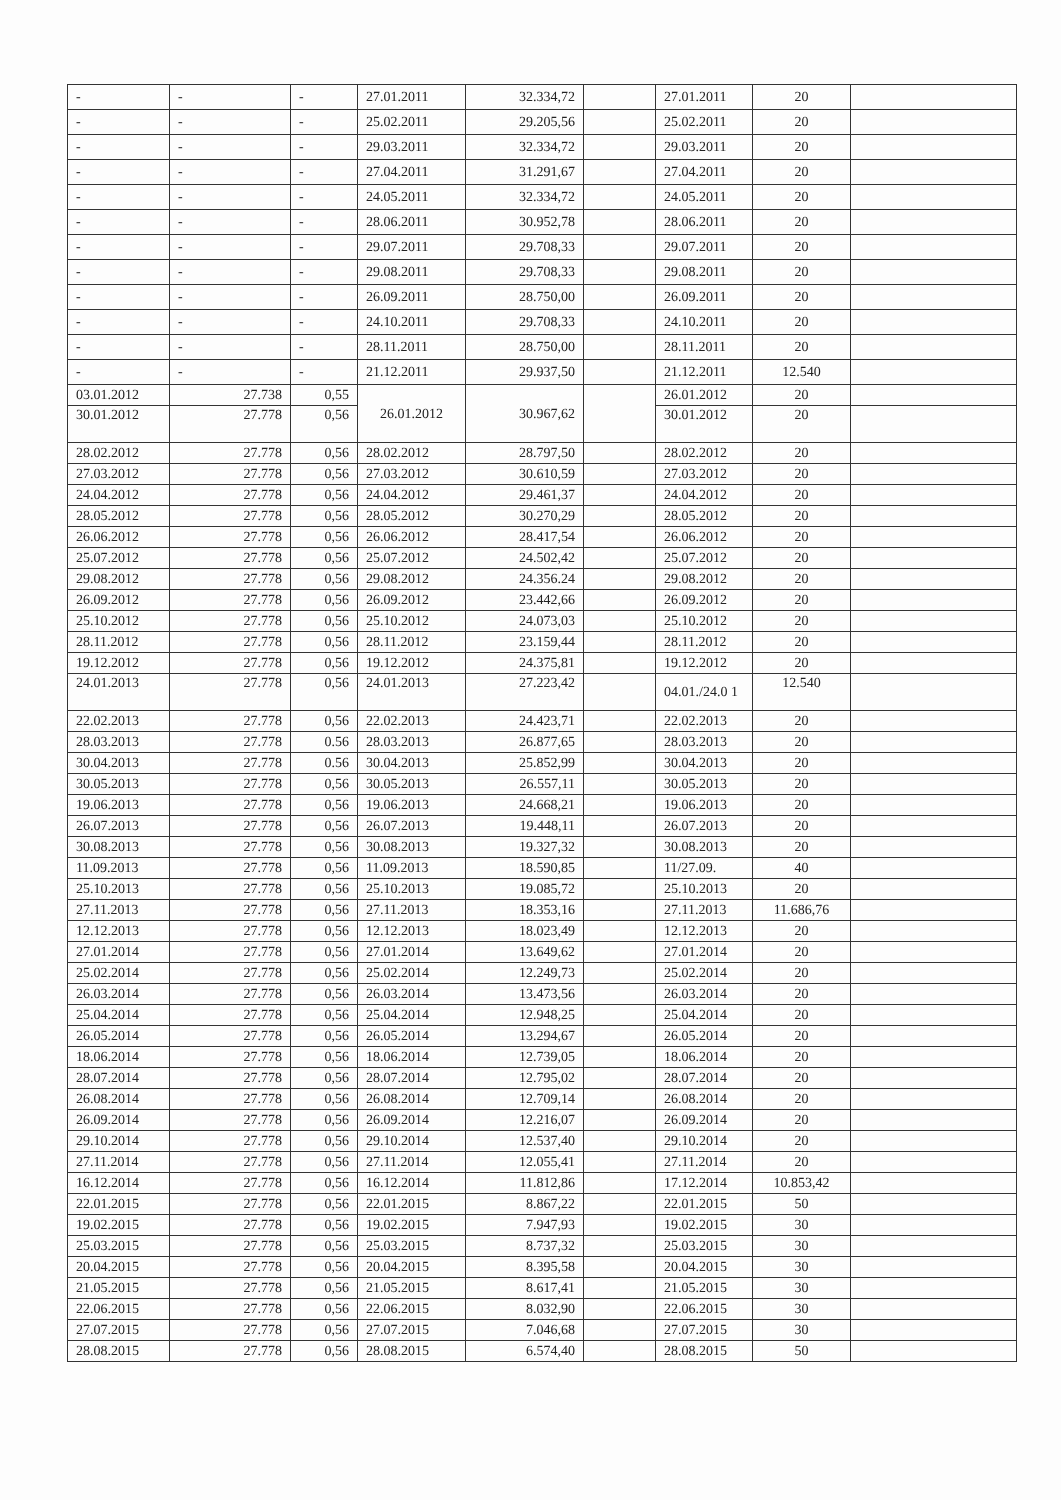| - | - | - | 27.01.2011 | 32.334,72 | | 27.01.2011 | 20 | |
| - | - | - | 25.02.2011 | 29.205,56 | | 25.02.2011 | 20 | |
| - | - | - | 29.03.2011 | 32.334,72 | | 29.03.2011 | 20 | |
| - | - | - | 27.04.2011 | 31.291,67 | | 27.04.2011 | 20 | |
| - | - | - | 24.05.2011 | 32.334,72 | | 24.05.2011 | 20 | |
| - | - | - | 28.06.2011 | 30.952,78 | | 28.06.2011 | 20 | |
| - | - | - | 29.07.2011 | 29.708,33 | | 29.07.2011 | 20 | |
| - | - | - | 29.08.2011 | 29.708,33 | | 29.08.2011 | 20 | |
| - | - | - | 26.09.2011 | 28.750,00 | | 26.09.2011 | 20 | |
| - | - | - | 24.10.2011 | 29.708,33 | | 24.10.2011 | 20 | |
| - | - | - | 28.11.2011 | 28.750,00 | | 28.11.2011 | 20 | |
| - | - | - | 21.12.2011 | 29.937,50 | | 21.12.2011 | 12.540 | |
| 03.01.2012 | 27.738 | 0,55 | 26.01.2012 | 30.967,62 | | 26.01.2012 | 20 | |
| 30.01.2012 | 27.778 | 0,56 | | | | 30.01.2012 | 20 | |
| 28.02.2012 | 27.778 | 0,56 | 28.02.2012 | 28.797,50 | | 28.02.2012 | 20 | |
| 27.03.2012 | 27.778 | 0,56 | 27.03.2012 | 30.610,59 | | 27.03.2012 | 20 | |
| 24.04.2012 | 27.778 | 0,56 | 24.04.2012 | 29.461,37 | | 24.04.2012 | 20 | |
| 28.05.2012 | 27.778 | 0,56 | 28.05.2012 | 30.270,29 | | 28.05.2012 | 20 | |
| 26.06.2012 | 27.778 | 0,56 | 26.06.2012 | 28.417,54 | | 26.06.2012 | 20 | |
| 25.07.2012 | 27.778 | 0,56 | 25.07.2012 | 24.502,42 | | 25.07.2012 | 20 | |
| 29.08.2012 | 27.778 | 0,56 | 29.08.2012 | 24.356.24 | | 29.08.2012 | 20 | |
| 26.09.2012 | 27.778 | 0,56 | 26.09.2012 | 23.442,66 | | 26.09.2012 | 20 | |
| 25.10.2012 | 27.778 | 0,56 | 25.10.2012 | 24.073,03 | | 25.10.2012 | 20 | |
| 28.11.2012 | 27.778 | 0,56 | 28.11.2012 | 23.159,44 | | 28.11.2012 | 20 | |
| 19.12.2012 | 27.778 | 0,56 | 19.12.2012 | 24.375,81 | | 19.12.2012 | 20 | |
| 24.01.2013 | 27.778 | 0,56 | 24.01.2013 | 27.223,42 | | 04.01./24.0 1 | 12.540 | |
| 22.02.2013 | 27.778 | 0,56 | 22.02.2013 | 24.423,71 | | 22.02.2013 | 20 | |
| 28.03.2013 | 27.778 | 0.56 | 28.03.2013 | 26.877,65 | | 28.03.2013 | 20 | |
| 30.04.2013 | 27.778 | 0.56 | 30.04.2013 | 25.852,99 | | 30.04.2013 | 20 | |
| 30.05.2013 | 27.778 | 0,56 | 30.05.2013 | 26.557,11 | | 30.05.2013 | 20 | |
| 19.06.2013 | 27.778 | 0,56 | 19.06.2013 | 24.668,21 | | 19.06.2013 | 20 | |
| 26.07.2013 | 27.778 | 0,56 | 26.07.2013 | 19.448,11 | | 26.07.2013 | 20 | |
| 30.08.2013 | 27.778 | 0,56 | 30.08.2013 | 19.327,32 | | 30.08.2013 | 20 | |
| 11.09.2013 | 27.778 | 0,56 | 11.09.2013 | 18.590,85 | | 11/27.09. | 40 | |
| 25.10.2013 | 27.778 | 0,56 | 25.10.2013 | 19.085,72 | | 25.10.2013 | 20 | |
| 27.11.2013 | 27.778 | 0,56 | 27.11.2013 | 18.353,16 | | 27.11.2013 | 11.686,76 | |
| 12.12.2013 | 27.778 | 0,56 | 12.12.2013 | 18.023,49 | | 12.12.2013 | 20 | |
| 27.01.2014 | 27.778 | 0,56 | 27.01.2014 | 13.649,62 | | 27.01.2014 | 20 | |
| 25.02.2014 | 27.778 | 0,56 | 25.02.2014 | 12.249,73 | | 25.02.2014 | 20 | |
| 26.03.2014 | 27.778 | 0,56 | 26.03.2014 | 13.473,56 | | 26.03.2014 | 20 | |
| 25.04.2014 | 27.778 | 0,56 | 25.04.2014 | 12.948,25 | | 25.04.2014 | 20 | |
| 26.05.2014 | 27.778 | 0,56 | 26.05.2014 | 13.294,67 | | 26.05.2014 | 20 | |
| 18.06.2014 | 27.778 | 0,56 | 18.06.2014 | 12.739,05 | | 18.06.2014 | 20 | |
| 28.07.2014 | 27.778 | 0,56 | 28.07.2014 | 12.795,02 | | 28.07.2014 | 20 | |
| 26.08.2014 | 27.778 | 0,56 | 26.08.2014 | 12.709,14 | | 26.08.2014 | 20 | |
| 26.09.2014 | 27.778 | 0,56 | 26.09.2014 | 12.216,07 | | 26.09.2014 | 20 | |
| 29.10.2014 | 27.778 | 0,56 | 29.10.2014 | 12.537,40 | | 29.10.2014 | 20 | |
| 27.11.2014 | 27.778 | 0,56 | 27.11.2014 | 12.055,41 | | 27.11.2014 | 20 | |
| 16.12.2014 | 27.778 | 0,56 | 16.12.2014 | 11.812,86 | | 17.12.2014 | 10.853,42 | |
| 22.01.2015 | 27.778 | 0,56 | 22.01.2015 | 8.867,22 | | 22.01.2015 | 50 | |
| 19.02.2015 | 27.778 | 0,56 | 19.02.2015 | 7.947,93 | | 19.02.2015 | 30 | |
| 25.03.2015 | 27.778 | 0,56 | 25.03.2015 | 8.737,32 | | 25.03.2015 | 30 | |
| 20.04.2015 | 27.778 | 0,56 | 20.04.2015 | 8.395,58 | | 20.04.2015 | 30 | |
| 21.05.2015 | 27.778 | 0,56 | 21.05.2015 | 8.617,41 | | 21.05.2015 | 30 | |
| 22.06.2015 | 27.778 | 0,56 | 22.06.2015 | 8.032,90 | | 22.06.2015 | 30 | |
| 27.07.2015 | 27.778 | 0,56 | 27.07.2015 | 7.046,68 | | 27.07.2015 | 30 | |
| 28.08.2015 | 27.778 | 0,56 | 28.08.2015 | 6.574,40 | | 28.08.2015 | 50 | |